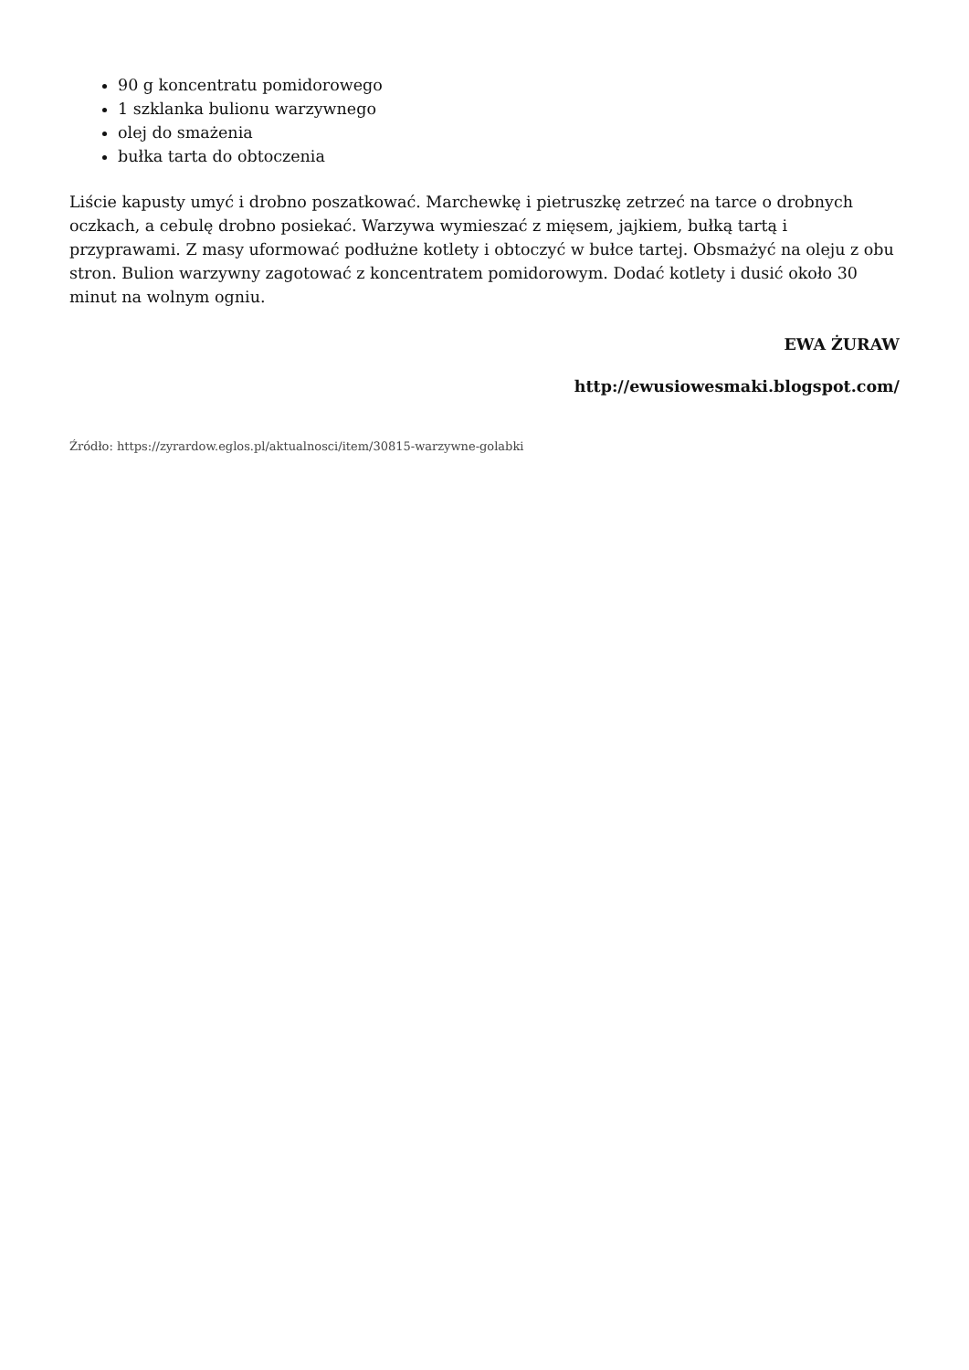90 g koncentratu pomidorowego
1 szklanka bulionu warzywnego
olej do smażenia
bułka tarta do obtoczenia
Liście kapusty umyć i drobno poszatkować. Marchewkę i pietruszkę zetrzeć na tarce o drobnych oczkach, a cebulę drobno posiekać. Warzywa wymieszać z mięsem, jajkiem, bułką tartą i przyprawami. Z masy uformować podłużne kotlety i obtoczyć w bułce tartej. Obsmażyć na oleju z obu stron. Bulion warzywny zagotować z koncentratem pomidorowym. Dodać kotlety i dusić około 30 minut na wolnym ogniu.
EWA ŻURAW
http://ewusiowesmaki.blogspot.com/
Źródło: https://zyrardow.eglos.pl/aktualnosci/item/30815-warzywne-golabki